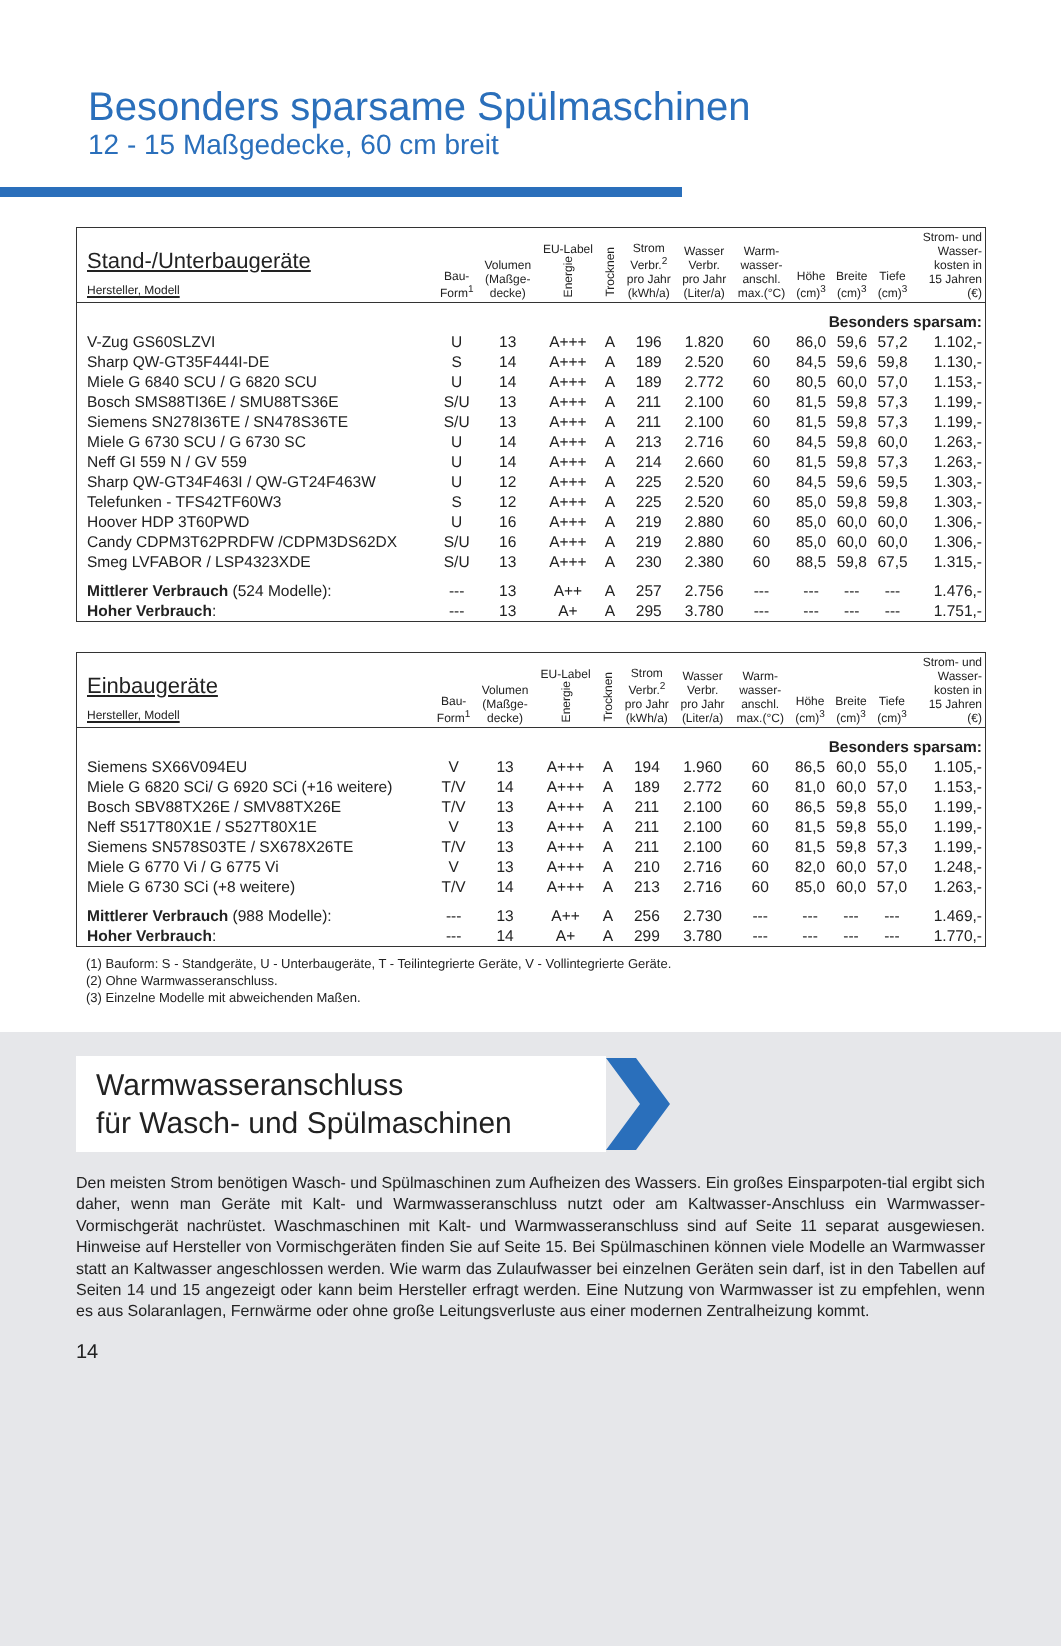Besonders sparsame Spülmaschinen
12 - 15 Maßgedecke, 60 cm breit
| Stand-/Unterbaugeräte Hersteller, Modell | Bau- Form<sup>1</sup> | Volumen (Maßge- decke) | EU-Label Energie | Trocknen | Strom Verbr.<sup>2</sup> pro Jahr (kWh/a) | Wasser Verbr. pro Jahr (Liter/a) | Warm- wasser- anschl. max.(°C) | Höhe (cm)<sup>3</sup> | Breite (cm)<sup>3</sup> | Tiefe (cm)<sup>3</sup> | Strom- und Wasser- kosten in 15 Jahren (€) |
| --- | --- | --- | --- | --- | --- | --- | --- | --- | --- | --- | --- |
| Besonders sparsam: | | | | | | | | | | | |
| V-Zug GS60SLZVI | U | 13 | A+++ | A | 196 | 1.820 | 60 | 86,0 | 59,6 | 57,2 | 1.102,- |
| Sharp QW-GT35F444I-DE | S | 14 | A+++ | A | 189 | 2.520 | 60 | 84,5 | 59,6 | 59,8 | 1.130,- |
| Miele G 6840 SCU / G 6820 SCU | U | 14 | A+++ | A | 189 | 2.772 | 60 | 80,5 | 60,0 | 57,0 | 1.153,- |
| Bosch SMS88TI36E / SMU88TS36E | S/U | 13 | A+++ | A | 211 | 2.100 | 60 | 81,5 | 59,8 | 57,3 | 1.199,- |
| Siemens SN278I36TE / SN478S36TE | S/U | 13 | A+++ | A | 211 | 2.100 | 60 | 81,5 | 59,8 | 57,3 | 1.199,- |
| Miele G 6730 SCU / G 6730 SC | U | 14 | A+++ | A | 213 | 2.716 | 60 | 84,5 | 59,8 | 60,0 | 1.263,- |
| Neff GI 559 N / GV 559 | U | 14 | A+++ | A | 214 | 2.660 | 60 | 81,5 | 59,8 | 57,3 | 1.263,- |
| Sharp QW-GT34F463I / QW-GT24F463W | U | 12 | A+++ | A | 225 | 2.520 | 60 | 84,5 | 59,6 | 59,5 | 1.303,- |
| Telefunken - TFS42TF60W3 | S | 12 | A+++ | A | 225 | 2.520 | 60 | 85,0 | 59,8 | 59,8 | 1.303,- |
| Hoover HDP 3T60PWD | U | 16 | A+++ | A | 219 | 2.880 | 60 | 85,0 | 60,0 | 60,0 | 1.306,- |
| Candy CDPM3T62PRDFW /CDPM3DS62DX | S/U | 16 | A+++ | A | 219 | 2.880 | 60 | 85,0 | 60,0 | 60,0 | 1.306,- |
| Smeg LVFABOR / LSP4323XDE | S/U | 13 | A+++ | A | 230 | 2.380 | 60 | 88,5 | 59,8 | 67,5 | 1.315,- |
| Mittlerer Verbrauch (524 Modelle): | --- | 13 | A++ | A | 257 | 2.756 | --- | --- | --- | --- | 1.476,- |
| Hoher Verbrauch : | --- | 13 | A+ | A | 295 | 3.780 | --- | --- | --- | --- | 1.751,- |
| Einbaugeräte Hersteller, Modell | Bau- Form<sup>1</sup> | Volumen (Maßge- decke) | EU-Label Energie | Trocknen | Strom Verbr.<sup>2</sup> pro Jahr (kWh/a) | Wasser Verbr. pro Jahr (Liter/a) | Warm- wasser- anschl. max.(°C) | Höhe (cm)<sup>3</sup> | Breite (cm)<sup>3</sup> | Tiefe (cm)<sup>3</sup> | Strom- und Wasser- kosten in 15 Jahren (€) |
| --- | --- | --- | --- | --- | --- | --- | --- | --- | --- | --- | --- |
| Besonders sparsam: | | | | | | | | | | | |
| Siemens SX66V094EU | V | 13 | A+++ | A | 194 | 1.960 | 60 | 86,5 | 60,0 | 55,0 | 1.105,- |
| Miele G 6820 SCi/ G 6920 SCi (+16 weitere) | T/V | 14 | A+++ | A | 189 | 2.772 | 60 | 81,0 | 60,0 | 57,0 | 1.153,- |
| Bosch SBV88TX26E / SMV88TX26E | T/V | 13 | A+++ | A | 211 | 2.100 | 60 | 86,5 | 59,8 | 55,0 | 1.199,- |
| Neff S517T80X1E / S527T80X1E | V | 13 | A+++ | A | 211 | 2.100 | 60 | 81,5 | 59,8 | 55,0 | 1.199,- |
| Siemens SN578S03TE / SX678X26TE | T/V | 13 | A+++ | A | 211 | 2.100 | 60 | 81,5 | 59,8 | 57,3 | 1.199,- |
| Miele G 6770 Vi / G 6775 Vi | V | 13 | A+++ | A | 210 | 2.716 | 60 | 82,0 | 60,0 | 57,0 | 1.248,- |
| Miele G 6730 SCi (+8 weitere) | T/V | 14 | A+++ | A | 213 | 2.716 | 60 | 85,0 | 60,0 | 57,0 | 1.263,- |
| Mittlerer Verbrauch (988 Modelle): | --- | 13 | A++ | A | 256 | 2.730 | --- | --- | --- | --- | 1.469,- |
| Hoher Verbrauch : | --- | 14 | A+ | A | 299 | 3.780 | --- | --- | --- | --- | 1.770,- |
(1) Bauform: S - Standgeräte, U - Unterbaugeräte, T - Teilintegrierte Geräte, V - Vollintegrierte Geräte.
(2) Ohne Warmwasseranschluss.
(3) Einzelne Modelle mit abweichenden Maßen.
Warmwasseranschluss
für Wasch- und Spülmaschinen
Den meisten Strom benötigen Wasch- und Spülmaschinen zum Aufheizen des Wassers. Ein großes Einsparpoten-tial ergibt sich daher, wenn man Geräte mit Kalt- und Warmwasseranschluss nutzt oder am Kaltwasser-Anschluss ein Warmwasser-Vormischgerät nachrüstet. Waschmaschinen mit Kalt- und Warmwasseranschluss sind auf Seite 11 separat ausgewiesen. Hinweise auf Hersteller von Vormischgeräten finden Sie auf Seite 15. Bei Spülmaschinen können viele Modelle an Warmwasser statt an Kaltwasser angeschlossen werden. Wie warm das Zulaufwasser bei einzelnen Geräten sein darf, ist in den Tabellen auf Seiten 14 und 15 angezeigt oder kann beim Hersteller erfragt werden. Eine Nutzung von Warmwasser ist zu empfehlen, wenn es aus Solaranlagen, Fernwärme oder ohne große Leitungsverluste aus einer modernen Zentralheizung kommt.
14